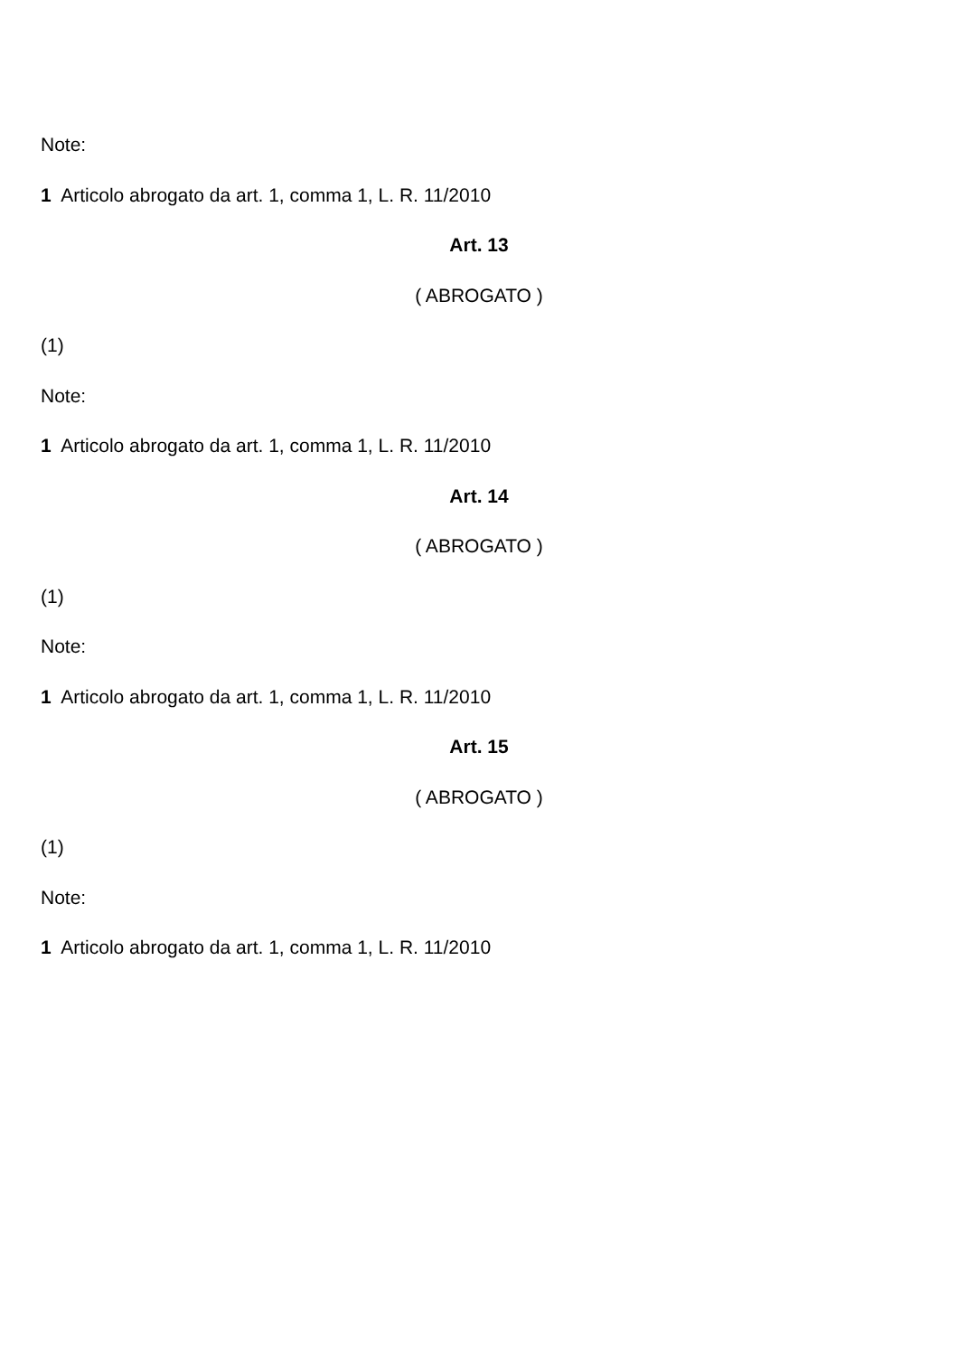Note:
1 Articolo abrogato da art. 1, comma 1, L. R. 11/2010
Art. 13
( ABROGATO )
(1)
Note:
1 Articolo abrogato da art. 1, comma 1, L. R. 11/2010
Art. 14
( ABROGATO )
(1)
Note:
1 Articolo abrogato da art. 1, comma 1, L. R. 11/2010
Art. 15
( ABROGATO )
(1)
Note:
1 Articolo abrogato da art. 1, comma 1, L. R. 11/2010